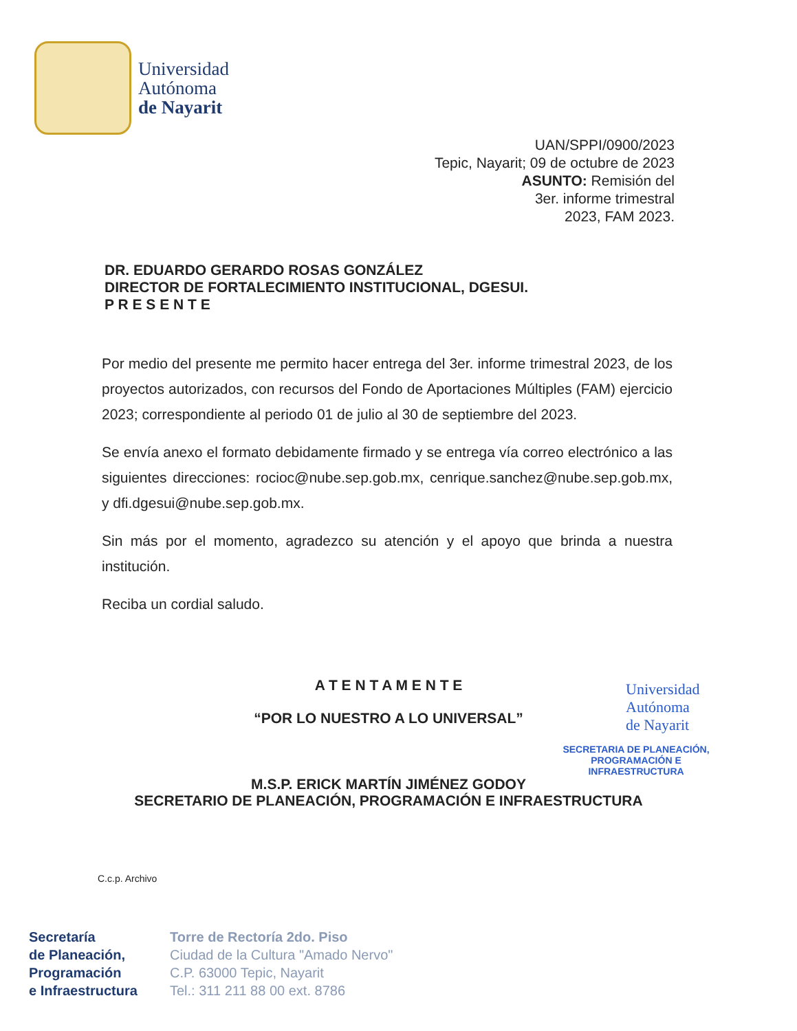Universidad
Autónoma
de Nayarit
UAN/SPPI/0900/2023
Tepic, Nayarit; 09 de octubre de 2023
ASUNTO: Remisión del
3er. informe trimestral
2023, FAM 2023.
DR. EDUARDO GERARDO ROSAS GONZÁLEZ
DIRECTOR DE FORTALECIMIENTO INSTITUCIONAL, DGESUI.
P R E S E N T E
Por medio del presente me permito hacer entrega del 3er. informe trimestral 2023, de los proyectos autorizados, con recursos del Fondo de Aportaciones Múltiples (FAM) ejercicio 2023; correspondiente al periodo 01 de julio al 30 de septiembre del 2023.
Se envía anexo el formato debidamente firmado y se entrega vía correo electrónico a las siguientes direcciones: rocioc@nube.sep.gob.mx, cenrique.sanchez@nube.sep.gob.mx, y dfi.dgesui@nube.sep.gob.mx.
Sin más por el momento, agradezco su atención y el apoyo que brinda a nuestra institución.
Reciba un cordial saludo.
A T E N T A M E N T E
“POR LO NUESTRO A LO UNIVERSAL”
M.S.P. ERICK MARTÍN JIMÉNEZ GODOY
SECRETARIO DE PLANEACIÓN, PROGRAMACIÓN E INFRAESTRUCTURA
Universidad
Autónoma
de Nayarit
SECRETARIA DE PLANEACIÓN,
PROGRAMACIÓN E INFRAESTRUCTURA
C.c.p. Archivo
Secretaría
de Planeación,
Programación
e Infraestructura
Torre de Rectoría 2do. Piso
Ciudad de la Cultura "Amado Nervo"
C.P. 63000 Tepic, Nayarit
Tel.: 311 211 88 00 ext. 8786